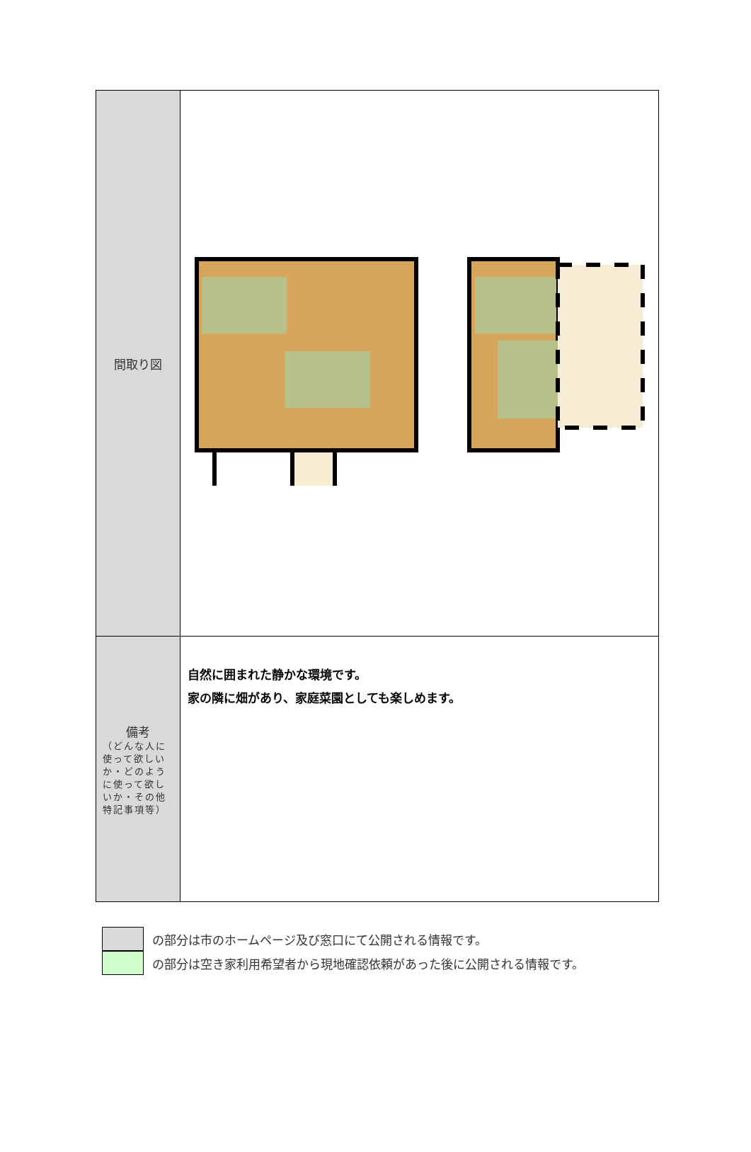| 間取り図 | |
| 備考 （どんな人に使って欲しいか・どのように使って欲しいか・その他特記事項等） | 自然に囲まれた静かな環境です。 家の隣に畑があり、家庭菜園としても楽しめます。 |
の部分は市のホームページ及び窓口にて公開される情報です。
の部分は空き家利用希望者から現地確認依頼があった後に公開される情報です。